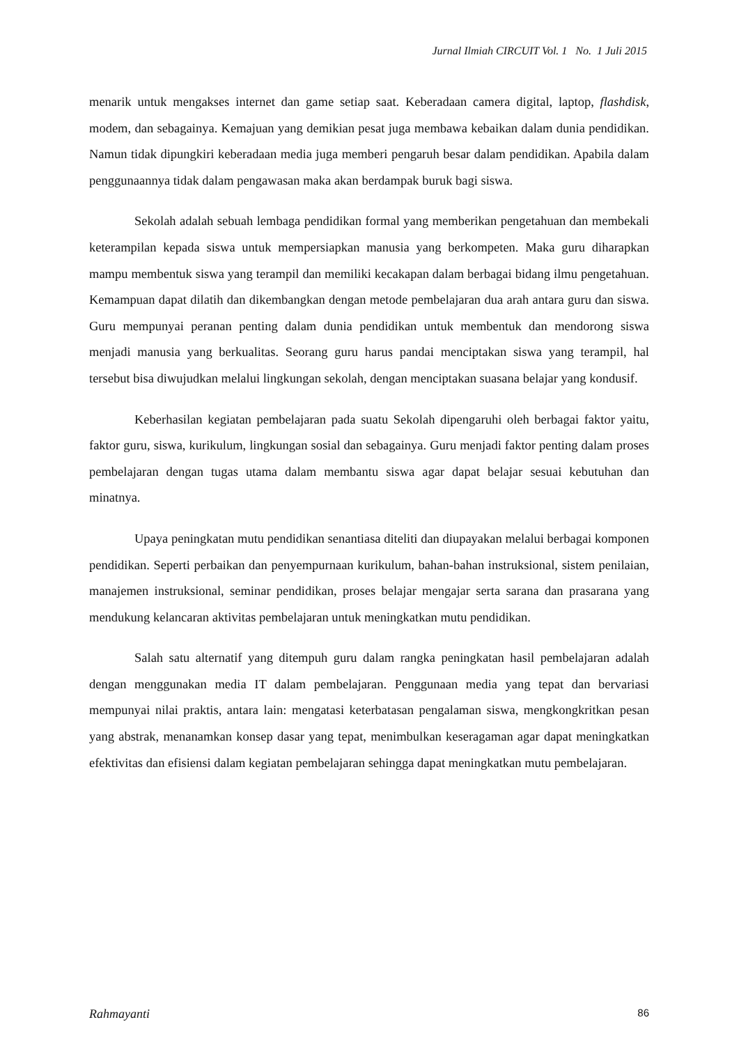Jurnal Ilmiah CIRCUIT Vol. 1 No. 1 Juli 2015
menarik untuk mengakses internet dan game setiap saat. Keberadaan camera digital, laptop, flashdisk, modem, dan sebagainya. Kemajuan yang demikian pesat juga membawa kebaikan dalam dunia pendidikan. Namun tidak dipungkiri keberadaan media juga memberi pengaruh besar dalam pendidikan. Apabila dalam penggunaannya tidak dalam pengawasan maka akan berdampak buruk bagi siswa.
Sekolah adalah sebuah lembaga pendidikan formal yang memberikan pengetahuan dan membekali keterampilan kepada siswa untuk mempersiapkan manusia yang berkompeten. Maka guru diharapkan mampu membentuk siswa yang terampil dan memiliki kecakapan dalam berbagai bidang ilmu pengetahuan. Kemampuan dapat dilatih dan dikembangkan dengan metode pembelajaran dua arah antara guru dan siswa. Guru mempunyai peranan penting dalam dunia pendidikan untuk membentuk dan mendorong siswa menjadi manusia yang berkualitas. Seorang guru harus pandai menciptakan siswa yang terampil, hal tersebut bisa diwujudkan melalui lingkungan sekolah, dengan menciptakan suasana belajar yang kondusif.
Keberhasilan kegiatan pembelajaran pada suatu Sekolah dipengaruhi oleh berbagai faktor yaitu, faktor guru, siswa, kurikulum, lingkungan sosial dan sebagainya. Guru menjadi faktor penting dalam proses pembelajaran dengan tugas utama dalam membantu siswa agar dapat belajar sesuai kebutuhan dan minatnya.
Upaya peningkatan mutu pendidikan senantiasa diteliti dan diupayakan melalui berbagai komponen pendidikan. Seperti perbaikan dan penyempurnaan kurikulum, bahan-bahan instruksional, sistem penilaian, manajemen instruksional, seminar pendidikan, proses belajar mengajar serta sarana dan prasarana yang mendukung kelancaran aktivitas pembelajaran untuk meningkatkan mutu pendidikan.
Salah satu alternatif yang ditempuh guru dalam rangka peningkatan hasil pembelajaran adalah dengan menggunakan media IT dalam pembelajaran. Penggunaan media yang tepat dan bervariasi mempunyai nilai praktis, antara lain: mengatasi keterbatasan pengalaman siswa, mengkongkritkan pesan yang abstrak, menanamkan konsep dasar yang tepat, menimbulkan keseragaman agar dapat meningkatkan efektivitas dan efisiensi dalam kegiatan pembelajaran sehingga dapat meningkatkan mutu pembelajaran.
Rahmayanti 86